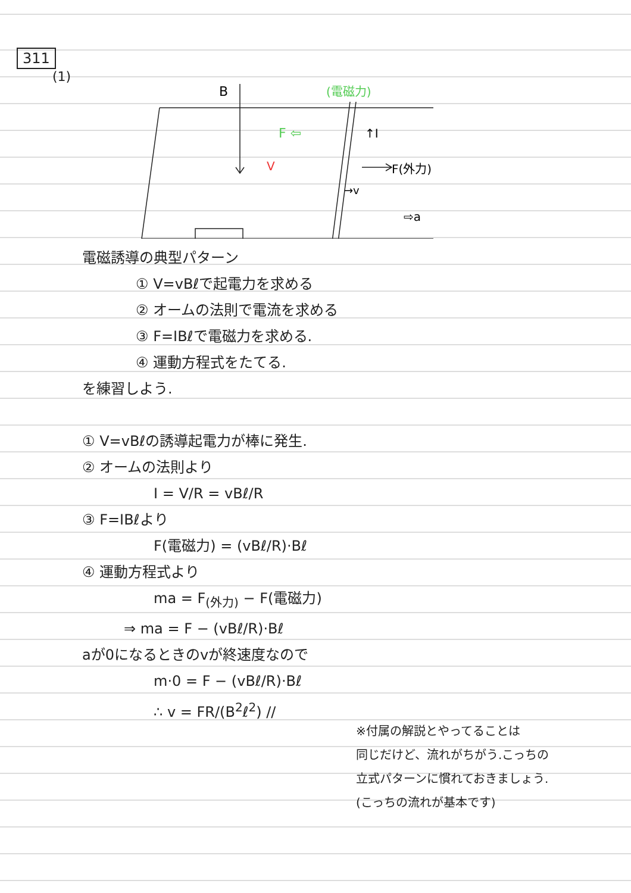311
(1)
B
F(外力)
↑I
→v
⇨a
F ⇦
(電磁力)
V
電磁誘導の典型パターン
① V=vBℓで起電力を求める
② オームの法則で電流を求める
③ F=IBℓで電磁力を求める.
④ 運動方程式をたてる.
を練習しよう.
① V=vBℓの誘導起電力が棒に発生.
② オームの法則より
I = V/R = vBℓ/R
③ F=IBℓより
F(電磁力) = (vBℓ/R)·Bℓ
④ 運動方程式より
ma = F<sub>(外力)</sub> − F(電磁力)
⇒ ma = F − (vBℓ/R)·Bℓ
aが0になるときのvが終速度なので
m·0 = F − (vBℓ/R)·Bℓ
∴ v = FR/(B<sup>2</sup>ℓ<sup>2</sup>) //
※付属の解説とやってることは
同じだけど、流れがちがう.こっちの
立式パターンに慣れておきましょう.
(こっちの流れが基本です)